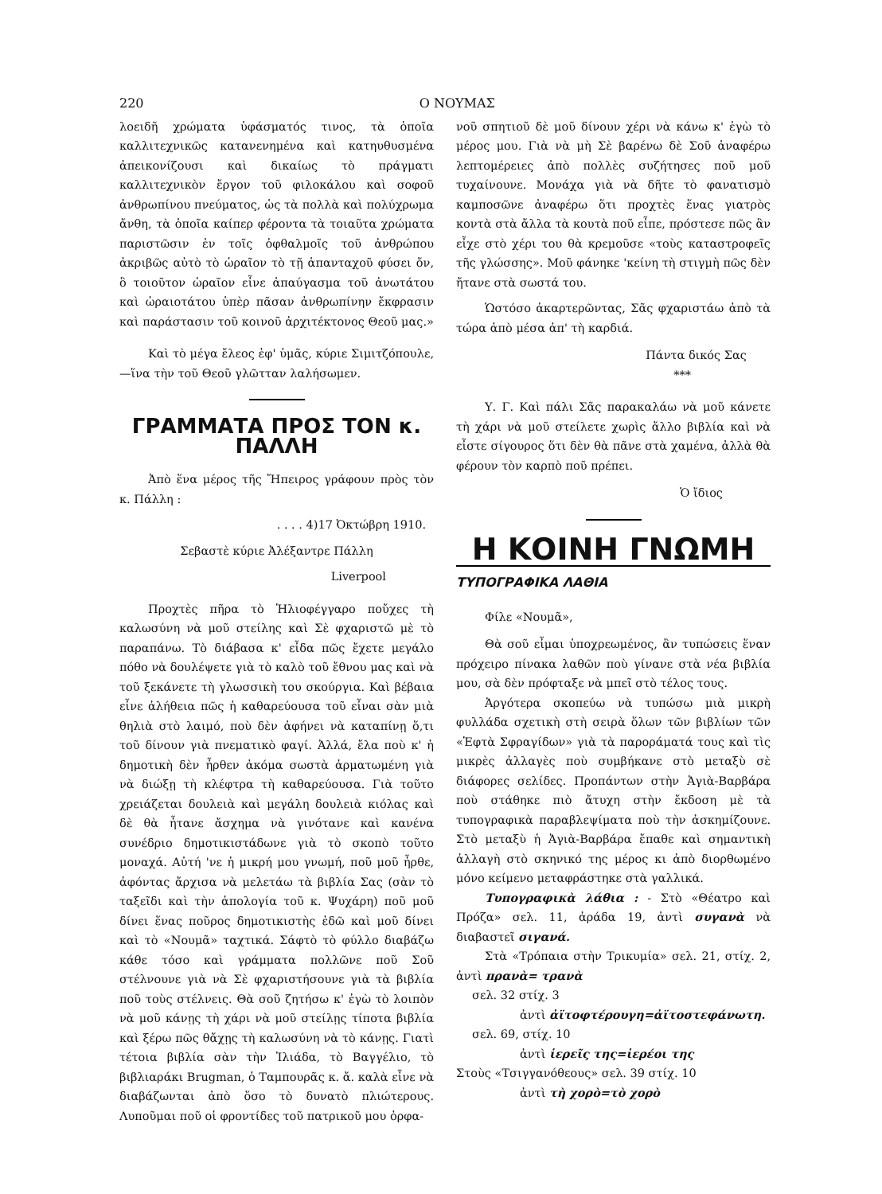220 Ο ΝΟΥΜΑΣ
λοειδῆ χρώματα ὑφάσματός τινος, τὰ ὁποῖα καλλιτεχνικῶς κατανενημένα καὶ κατηυθυσμένα ἀπεικονίζουσι καὶ δικαίως τὸ πράγματι καλλιτεχνικὸν ἔργον τοῦ φιλοκάλου καὶ σοφοῦ ἀνθρωπίνου πνεύματος, ὡς τὰ πολλὰ καὶ πολύχρωμα ἄνθη, τὰ ὁποῖα καίπερ φέροντα τὰ τοιαῦτα χρώματα παριστῶσιν ἐν τοῖς ὀφθαλμοῖς τοῦ ἀνθρώπου ἀκριβῶς αὐτὸ τὸ ὡραῖον τὸ τῇ ἁπανταχοῦ φύσει ὄν, ὃ τοιοῦτον ὡραῖον εἶνε ἀπαύγασμα τοῦ ἀνωτάτου καὶ ὡραιοτάτου ὑπὲρ πᾶσαν ἀνθρωπίνην ἔκφρασιν καὶ παράστασιν τοῦ κοινοῦ ἀρχιτέκτονος Θεοῦ μας.»
Καὶ τὸ μέγα ἔλεος ἐφ' ὑμᾶς, κύριε Σιμιτζόπουλε,—ἵνα τὴν τοῦ Θεοῦ γλῶτταν λαλήσωμεν.
ΓΡΑΜΜΑΤΑ ΠΡΟΣ ΤΟΝ κ. ΠΑΛΛΗ
Ἀπὸ ἕνα μέρος τῆς Ἤπειρος γράφουν πρὸς τὸν κ. Πάλλη :
. . . . 4)17 Ὀκτώβρη 1910.
Σεβαστὲ κύριε Ἀλέξαντρε Πάλλη
Liverpool
Προχτὲς πῆρα τὸ Ἡλιοφέγγαρο ποὔχες τὴ καλωσύνη νὰ μοῦ στείλης καὶ Σὲ φχαριστῶ μὲ τὸ παραπάνω. Τὸ διάβασα κ' εἶδα πῶς ἔχετε μεγάλο πόθο νὰ δουλέψετε γιὰ τὸ καλὸ τοῦ ἔθνου μας καὶ νὰ τοῦ ξεκάνετε τὴ γλωσσικὴ του σκούργια. Καὶ βέβαια εἶνε ἀλήθεια πῶς ἡ καθαρεύουσα τοῦ εἶναι σὰν μιὰ θηλιὰ στὸ λαιμό, ποὺ δὲν ἀφήνει νὰ καταπίνῃ ὅ,τι τοῦ δίνουν γιὰ πνεματικὸ φαγί. Ἀλλά, ἔλα ποὺ κ' ἡ δημοτικὴ δὲν ἦρθεν ἀκόμα σωστὰ ἁρματωμένη γιὰ νὰ διώξῃ τὴ κλέφτρα τὴ καθαρεύουσα. Γιὰ τοῦτο χρειάζεται δουλειὰ καὶ μεγάλη δουλειὰ κιόλας καὶ δὲ θὰ ἦτανε ἄσχημα νὰ γινότανε καὶ κανένα συνέδριο δημοτικιστάδωνε γιὰ τὸ σκοπὸ τοῦτο μοναχά. Αὐτή 'νε ἡ μικρή μου γνωμή, ποῦ μοῦ ἦρθε, ἀφόντας ἄρχισα νὰ μελετάω τὰ βιβλία Σας (σὰν τὸ ταξεῖδι καὶ τὴν ἀπολογία τοῦ κ. Ψυχάρη) ποῦ μοῦ δίνει ἕνας ποῦρος δημοτικιστὴς ἐδῶ καὶ μοῦ δίνει καὶ τὸ «Νουμᾶ» ταχτικά. Σάφτὸ τὸ φύλλο διαβάζω κάθε τόσο καὶ γράμματα πολλῶνε ποῦ Σοῦ στέλνουνε γιὰ νὰ Σὲ φχαριστήσουνε γιὰ τὰ βιβλία ποῦ τοὺς στέλνεις. Θὰ σοῦ ζητήσω κ' ἐγὼ τὸ λοιπὸν νὰ μοῦ κάνῃς τὴ χάρι νὰ μοῦ στείλῃς τίποτα βιβλία καὶ ξέρω πῶς θἄχῃς τὴ καλωσύνη νὰ τὸ κάνῃς. Γιατὶ τέτοια βιβλία σὰν τὴν Ἰλιάδα, τὸ Βαγγέλιο, τὸ βιβλιαράκι Brugman, ὁ Ταμπουρᾶς κ. ἄ. καλὰ εἶνε νὰ διαβάζωνται ἀπὸ ὅσο τὸ δυνατὸ πλιώτερους. Λυποῦμαι ποῦ οἱ φροντίδες τοῦ πατρικοῦ μου ὀρφα-
νοῦ σπητιοῦ δὲ μοῦ δίνουν χέρι νὰ κάνω κ' ἐγὼ τὸ μέρος μου. Γιὰ νὰ μὴ Σὲ βαρένω δὲ Σοῦ ἀναφέρω λεπτομέρειες ἀπὸ πολλὲς συζήτησες ποῦ μοῦ τυχαίνουνε. Μονάχα γιὰ νὰ δῆτε τὸ φανατισμὸ καμποσῶνε ἀναφέρω ὅτι προχτὲς ἕνας γιατρὸς κοντὰ στὰ ἄλλα τὰ κουτὰ ποῦ εἶπε, πρόστεσε πῶς ἂν εἶχε στὸ χέρι του θὰ κρεμοῦσε «τοὺς καταστροφεῖς τῆς γλώσσης». Μοῦ φάνηκε 'κείνη τὴ στιγμὴ πῶς δὲν ἤτανε στὰ σωστά του.
Ὡστόσο ἀκαρτερῶντας, Σᾶς φχαριστάω ἀπὸ τὰ τώρα ἀπὸ μέσα ἀπ' τὴ καρδιά.
Πάντα δικός Σας
***
Υ. Γ. Καὶ πάλι Σᾶς παρακαλάω νὰ μοῦ κάνετε τὴ χάρι νὰ μοῦ στείλετε χωρὶς ἄλλο βιβλία καὶ νὰ εἶστε σίγουρος ὅτι δὲν θὰ πᾶνε στὰ χαμένα, ἀλλὰ θὰ φέρουν τὸν καρπὸ ποῦ πρέπει.
Ὁ ἴδιος
Η ΚΟΙΝΗ ΓΝΩΜΗ
ΤΥΠΟΓΡΑΦΙΚΑ ΛΑΘΙΑ
Φίλε «Νουμᾶ»,
Θὰ σοῦ εἶμαι ὑποχρεωμένος, ἂν τυπώσεις ἕναν πρόχειρο πίνακα λαθῶν ποὺ γίνανε στὰ νέα βιβλία μου, σὰ δὲν πρόφταξε νὰ μπεῖ στὸ τέλος τους.
Ἀργότερα σκοπεύω νὰ τυπώσω μιὰ μικρὴ φυλλάδα σχετικὴ στὴ σειρὰ ὅλων τῶν βιβλίων τῶν «Ἑφτὰ Σφραγίδων» γιὰ τὰ παροράματά τους καὶ τὶς μικρὲς ἀλλαγὲς ποὺ συμβήκανε στὸ μεταξὺ σὲ διάφορες σελίδες. Προπάντων στὴν Ἀγιὰ-Βαρβάρα ποὺ στάθηκε πιὸ ἄτυχη στὴν ἔκδοση μὲ τὰ τυπογραφικὰ παραβλεψίματα ποὺ τὴν ἀσκημίζουνε. Στὸ μεταξὺ ἡ Ἀγιὰ-Βαρβάρα ἔπαθε καὶ σημαντικὴ ἀλλαγὴ στὸ σκηνικό της μέρος κι ἀπὸ διορθωμένο μόνο κείμενο μεταφράστηκε στὰ γαλλικά.
Τυπογραφικὰ λάθια : - Στὸ «Θέατρο καὶ Πρόζα» σελ. 11, ἀράδα 19, ἀντὶ συγανὰ νὰ διαβαστεῖ σιγανά.
Στὰ «Τρόπαια στὴν Τρικυμία» σελ. 21, στίχ. 2, ἀντὶ πρανὰ= τρανὰ
σελ. 32 στίχ. 3
ἀντὶ ἀϊτοφτέρουγη=ἀϊτοστεφάνωτη.
σελ. 69, στίχ. 10
ἀντὶ ἱερεῖς της=ἱερέοι της
Στοὺς «Τσιγγανόθεους» σελ. 39 στίχ. 10
ἀντὶ τὴ χορὸ=τὸ χορὸ